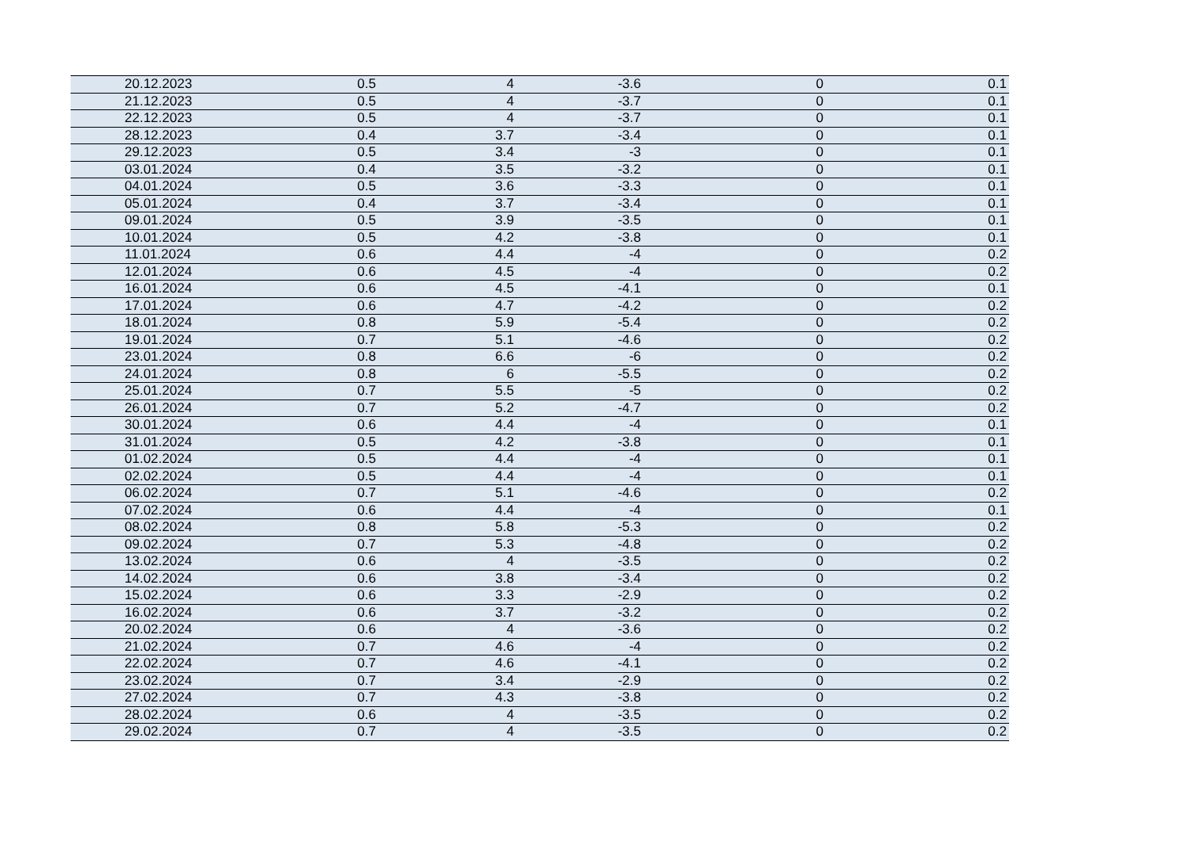| 20.12.2023 | 0.5 | 4 | -3.6 | 0 | 0.1 |
| 21.12.2023 | 0.5 | 4 | -3.7 | 0 | 0.1 |
| 22.12.2023 | 0.5 | 4 | -3.7 | 0 | 0.1 |
| 28.12.2023 | 0.4 | 3.7 | -3.4 | 0 | 0.1 |
| 29.12.2023 | 0.5 | 3.4 | -3 | 0 | 0.1 |
| 03.01.2024 | 0.4 | 3.5 | -3.2 | 0 | 0.1 |
| 04.01.2024 | 0.5 | 3.6 | -3.3 | 0 | 0.1 |
| 05.01.2024 | 0.4 | 3.7 | -3.4 | 0 | 0.1 |
| 09.01.2024 | 0.5 | 3.9 | -3.5 | 0 | 0.1 |
| 10.01.2024 | 0.5 | 4.2 | -3.8 | 0 | 0.1 |
| 11.01.2024 | 0.6 | 4.4 | -4 | 0 | 0.2 |
| 12.01.2024 | 0.6 | 4.5 | -4 | 0 | 0.2 |
| 16.01.2024 | 0.6 | 4.5 | -4.1 | 0 | 0.1 |
| 17.01.2024 | 0.6 | 4.7 | -4.2 | 0 | 0.2 |
| 18.01.2024 | 0.8 | 5.9 | -5.4 | 0 | 0.2 |
| 19.01.2024 | 0.7 | 5.1 | -4.6 | 0 | 0.2 |
| 23.01.2024 | 0.8 | 6.6 | -6 | 0 | 0.2 |
| 24.01.2024 | 0.8 | 6 | -5.5 | 0 | 0.2 |
| 25.01.2024 | 0.7 | 5.5 | -5 | 0 | 0.2 |
| 26.01.2024 | 0.7 | 5.2 | -4.7 | 0 | 0.2 |
| 30.01.2024 | 0.6 | 4.4 | -4 | 0 | 0.1 |
| 31.01.2024 | 0.5 | 4.2 | -3.8 | 0 | 0.1 |
| 01.02.2024 | 0.5 | 4.4 | -4 | 0 | 0.1 |
| 02.02.2024 | 0.5 | 4.4 | -4 | 0 | 0.1 |
| 06.02.2024 | 0.7 | 5.1 | -4.6 | 0 | 0.2 |
| 07.02.2024 | 0.6 | 4.4 | -4 | 0 | 0.1 |
| 08.02.2024 | 0.8 | 5.8 | -5.3 | 0 | 0.2 |
| 09.02.2024 | 0.7 | 5.3 | -4.8 | 0 | 0.2 |
| 13.02.2024 | 0.6 | 4 | -3.5 | 0 | 0.2 |
| 14.02.2024 | 0.6 | 3.8 | -3.4 | 0 | 0.2 |
| 15.02.2024 | 0.6 | 3.3 | -2.9 | 0 | 0.2 |
| 16.02.2024 | 0.6 | 3.7 | -3.2 | 0 | 0.2 |
| 20.02.2024 | 0.6 | 4 | -3.6 | 0 | 0.2 |
| 21.02.2024 | 0.7 | 4.6 | -4 | 0 | 0.2 |
| 22.02.2024 | 0.7 | 4.6 | -4.1 | 0 | 0.2 |
| 23.02.2024 | 0.7 | 3.4 | -2.9 | 0 | 0.2 |
| 27.02.2024 | 0.7 | 4.3 | -3.8 | 0 | 0.2 |
| 28.02.2024 | 0.6 | 4 | -3.5 | 0 | 0.2 |
| 29.02.2024 | 0.7 | 4 | -3.5 | 0 | 0.2 |